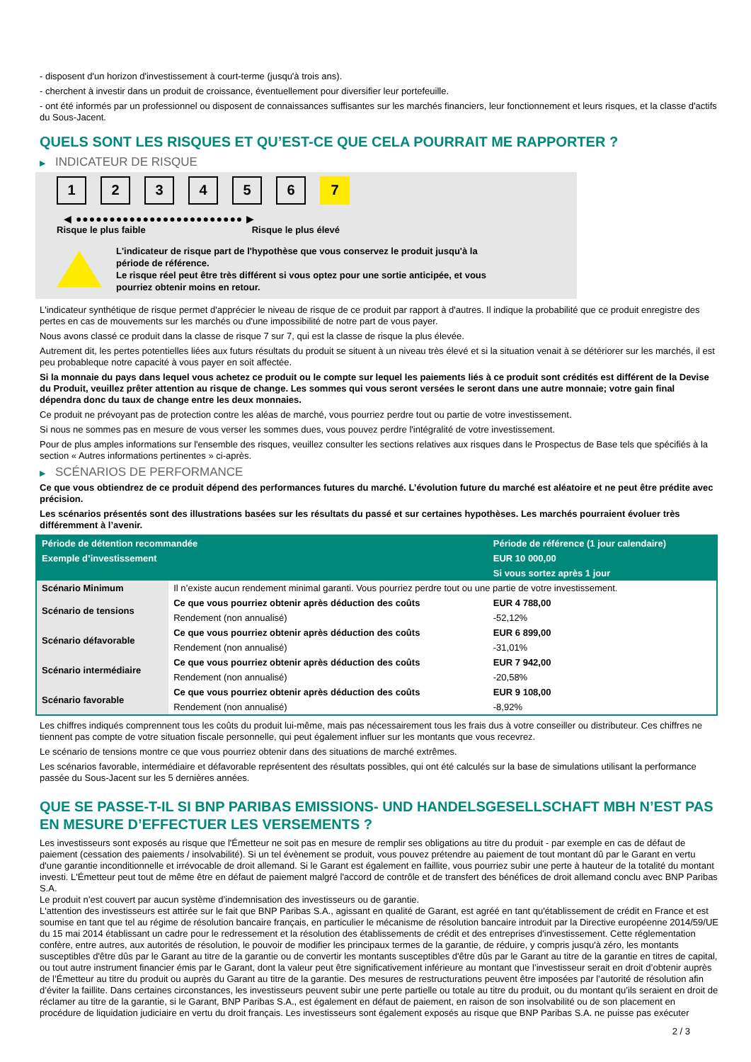- disposent d'un horizon d'investissement à court-terme (jusqu'à trois ans).
- cherchent à investir dans un produit de croissance, éventuellement pour diversifier leur portefeuille.
- ont été informés par un professionnel ou disposent de connaissances suffisantes sur les marchés financiers, leur fonctionnement et leurs risques, et la classe d'actifs du Sous-Jacent.
QUELS SONT LES RISQUES ET QU’EST-CE QUE CELA POURRAIT ME RAPPORTER ?
▶ INDICATEUR DE RISQUE
1 2 3 4 5 6 7
◀ ●●●●●●●●●●●●●●●●●●●●●●●●● ▶
Risque le plus faible Risque le plus élevé
L'indicateur de risque part de l'hypothèse que vous conservez le produit jusqu'à la période de référence.
Le risque réel peut être très différent si vous optez pour une sortie anticipée, et vous pourriez obtenir moins en retour.
L'indicateur synthétique de risque permet d'apprécier le niveau de risque de ce produit par rapport à d'autres. Il indique la probabilité que ce produit enregistre des pertes en cas de mouvements sur les marchés ou d'une impossibilité de notre part de vous payer.
Nous avons classé ce produit dans la classe de risque 7 sur 7, qui est la classe de risque la plus élevée.
Autrement dit, les pertes potentielles liées aux futurs résultats du produit se situent à un niveau très élevé et si la situation venait à se détériorer sur les marchés, il est peu probableque notre capacité à vous payer en soit affectée.
Si la monnaie du pays dans lequel vous achetez ce produit ou le compte sur lequel les paiements liés à ce produit sont crédités est différent de la Devise du Produit, veuillez prêter attention au risque de change. Les sommes qui vous seront versées le seront dans une autre monnaie; votre gain final dépendra donc du taux de change entre les deux monnaies.
Ce produit ne prévoyant pas de protection contre les aléas de marché, vous pourriez perdre tout ou partie de votre investissement.
Si nous ne sommes pas en mesure de vous verser les sommes dues, vous pouvez perdre l'intégralité de votre investissement.
Pour de plus amples informations sur l'ensemble des risques, veuillez consulter les sections relatives aux risques dans le Prospectus de Base tels que spécifiés à la section « Autres informations pertinentes » ci-après.
▶ SCÉNARIOS DE PERFORMANCE
Ce que vous obtiendrez de ce produit dépend des performances futures du marché. L’évolution future du marché est aléatoire et ne peut être prédite avec précision.
Les scénarios présentés sont des illustrations basées sur les résultats du passé et sur certaines hypothèses. Les marchés pourraient évoluer très différemment à l’avenir.
| Période de détention recommandée | | Période de référence (1 jour calendaire) |
| --- | --- | --- |
| Exemple d’investissement | | EUR 10 000,00 |
| | | Si vous sortez après 1 jour |
| Scénario Minimum | Il n’existe aucun rendement minimal garanti. Vous pourriez perdre tout ou une partie de votre investissement. | |
| Scénario de tensions | Ce que vous pourriez obtenir après déduction des coûts | EUR 4 788,00 |
| | Rendement (non annualisé) | -52,12% |
| Scénario défavorable | Ce que vous pourriez obtenir après déduction des coûts | EUR 6 899,00 |
| | Rendement (non annualisé) | -31,01% |
| Scénario intermédiaire | Ce que vous pourriez obtenir après déduction des coûts | EUR 7 942,00 |
| | Rendement (non annualisé) | -20,58% |
| Scénario favorable | Ce que vous pourriez obtenir après déduction des coûts | EUR 9 108,00 |
| | Rendement (non annualisé) | -8,92% |
Les chiffres indiqués comprennent tous les coûts du produit lui-même, mais pas nécessairement tous les frais dus à votre conseiller ou distributeur. Ces chiffres ne tiennent pas compte de votre situation fiscale personnelle, qui peut également influer sur les montants que vous recevrez.
Le scénario de tensions montre ce que vous pourriez obtenir dans des situations de marché extrêmes.
Les scénarios favorable, intermédiaire et défavorable représentent des résultats possibles, qui ont été calculés sur la base de simulations utilisant la performance passée du Sous-Jacent sur les 5 dernières années.
QUE SE PASSE-T-IL SI BNP PARIBAS EMISSIONS- UND HANDELSGESELLSCHAFT MBH N’EST PAS EN MESURE D’EFFECTUER LES VERSEMENTS ?
Les investisseurs sont exposés au risque que l'Émetteur ne soit pas en mesure de remplir ses obligations au titre du produit - par exemple en cas de défaut de paiement (cessation des paiements / insolvabilité). Si un tel évènement se produit, vous pouvez prétendre au paiement de tout montant dû par le Garant en vertu d'une garantie inconditionnelle et irrévocable de droit allemand. Si le Garant est également en faillite, vous pourriez subir une perte à hauteur de la totalité du montant investi. L'Émetteur peut tout de même être en défaut de paiement malgré l'accord de contrôle et de transfert des bénéfices de droit allemand conclu avec BNP Paribas S.A.
Le produit n’est couvert par aucun système d’indemnisation des investisseurs ou de garantie.
L'attention des investisseurs est attirée sur le fait que BNP Paribas S.A., agissant en qualité de Garant, est agréé en tant qu'établissement de crédit en France et est soumise en tant que tel au régime de résolution bancaire français, en particulier le mécanisme de résolution bancaire introduit par la Directive européenne 2014/59/UE du 15 mai 2014 établissant un cadre pour le redressement et la résolution des établissements de crédit et des entreprises d'investissement. Cette réglementation confère, entre autres, aux autorités de résolution, le pouvoir de modifier les principaux termes de la garantie, de réduire, y compris jusqu'à zéro, les montants susceptibles d'être dûs par le Garant au titre de la garantie ou de convertir les montants susceptibles d'être dûs par le Garant au titre de la garantie en titres de capital, ou tout autre instrument financier émis par le Garant, dont la valeur peut être significativement inférieure au montant que l’investisseur serait en droit d’obtenir auprès de l’Émetteur au titre du produit ou auprès du Garant au titre de la garantie. Des mesures de restructurations peuvent être imposées par l’autorité de résolution afin d’éviter la faillite. Dans certaines circonstances, les investisseurs peuvent subir une perte partielle ou totale au titre du produit, ou du montant qu’ils seraient en droit de réclamer au titre de la garantie, si le Garant, BNP Paribas S.A., est également en défaut de paiement, en raison de son insolvabilité ou de son placement en procédure de liquidation judiciaire en vertu du droit français. Les investisseurs sont également exposés au risque que BNP Paribas S.A. ne puisse pas exécuter
2 / 3